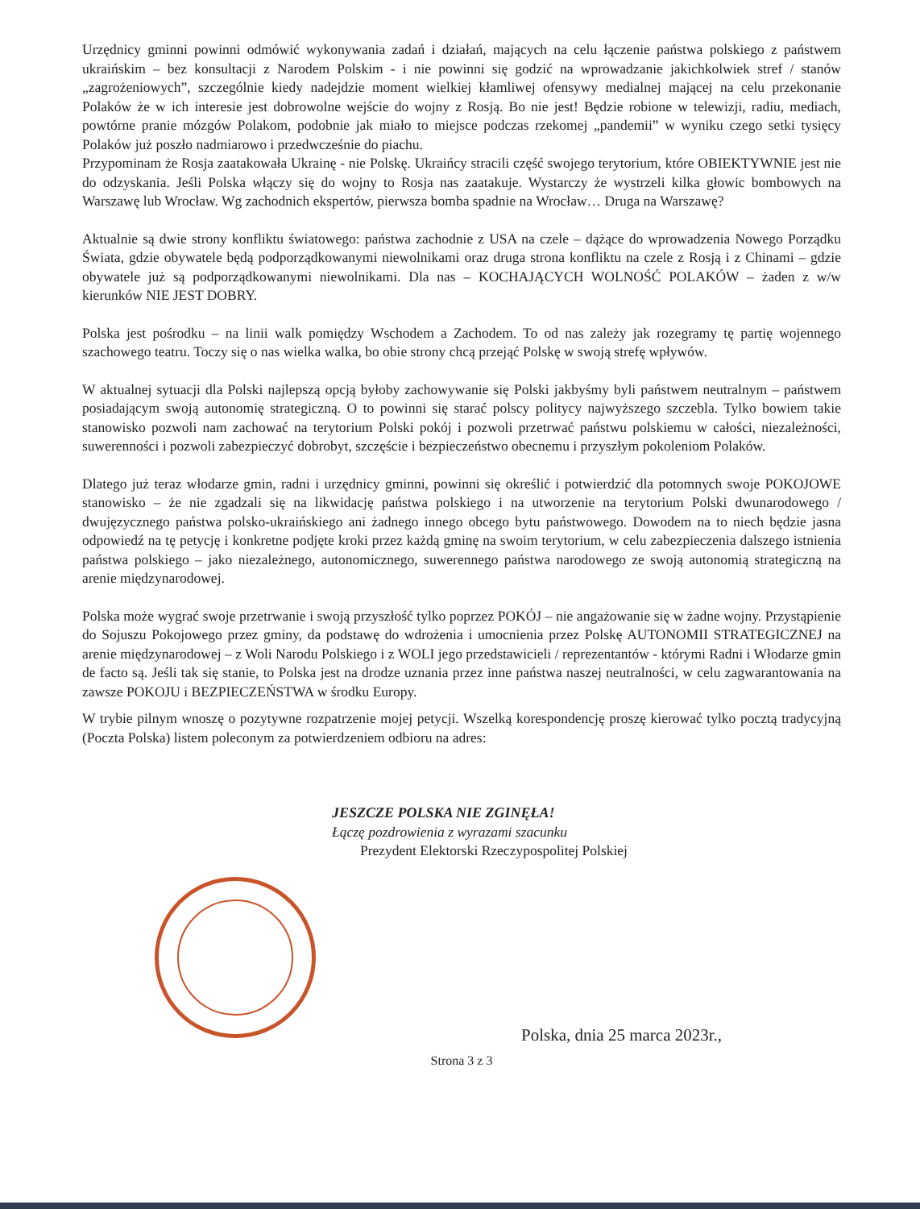Urzędnicy gminni powinni odmówić wykonywania zadań i działań, mających na celu łączenie państwa polskiego z państwem ukraińskim – bez konsultacji z Narodem Polskim - i nie powinni się godzić na wprowadzanie jakichkolwiek stref / stanów „zagrożeniowych”, szczególnie kiedy nadejdzie moment wielkiej kłamliwej ofensywy medialnej mającej na celu przekonanie Polaków że w ich interesie jest dobrowolne wejście do wojny z Rosją. Bo nie jest! Będzie robione w telewizji, radiu, mediach, powtórne pranie mózgów Polakom, podobnie jak miało to miejsce podczas rzekomej „pandemii” w wyniku czego setki tysięcy Polaków już poszło nadmiarowo i przedwcześnie do piachu.
Przypominam że Rosja zaatakowała Ukrainę - nie Polskę. Ukraińcy stracili część swojego terytorium, które OBIEKTYWNIE jest nie do odzyskania. Jeśli Polska włączy się do wojny to Rosja nas zaatakuje. Wystarczy że wystrzeli kilka głowic bombowych na Warszawę lub Wrocław. Wg zachodnich ekspertów, pierwsza bomba spadnie na Wrocław… Druga na Warszawę?
Aktualnie są dwie strony konfliktu światowego: państwa zachodnie z USA na czele – dążące do wprowadzenia Nowego Porządku Świata, gdzie obywatele będą podporządkowanymi niewolnikami oraz druga strona konfliktu na czele z Rosją i z Chinami – gdzie obywatele już są podporządkowanymi niewolnikami. Dla nas – KOCHAJĄCYCH WOLNOŚĆ POLAKÓW – żaden z w/w kierunków NIE JEST DOBRY.
Polska jest pośrodku – na linii walk pomiędzy Wschodem a Zachodem. To od nas zależy jak rozegramy tę partię wojennego szachowego teatru. Toczy się o nas wielka walka, bo obie strony chcą przejąć Polskę w swoją strefę wpływów.
W aktualnej sytuacji dla Polski najlepszą opcją byłoby zachowywanie się Polski jakbyśmy byli państwem neutralnym – państwem posiadającym swoją autonomię strategiczną. O to powinni się starać polscy politycy najwyższego szczebla. Tylko bowiem takie stanowisko pozwoli nam zachować na terytorium Polski pokój i pozwoli przetrwać państwu polskiemu w całości, niezależności, suwerenności i pozwoli zabezpieczyć dobrobyt, szczęście i bezpieczeństwo obecnemu i przyszłym pokoleniom Polaków.
Dlatego już teraz włodarze gmin, radni i urzędnicy gminni, powinni się określić i potwierdzić dla potomnych swoje POKOJOWE stanowisko – że nie zgadzali się na likwidację państwa polskiego i na utworzenie na terytorium Polski dwunarodowego / dwujęzycznego państwa polsko-ukraińskiego ani żadnego innego obcego bytu państwowego. Dowodem na to niech będzie jasna odpowiedź na tę petycję i konkretne podjęte kroki przez każdą gminę na swoim terytorium, w celu zabezpieczenia dalszego istnienia państwa polskiego – jako niezależnego, autonomicznego, suwerennego państwa narodowego ze swoją autonomią strategiczną na arenie międzynarodowej.
Polska może wygrać swoje przetrwanie i swoją przyszłość tylko poprzez POKÓJ – nie angażowanie się w żadne wojny. Przystąpienie do Sojuszu Pokojowego przez gminy, da podstawę do wdrożenia i umocnienia przez Polskę AUTONOMII STRATEGICZNEJ na arenie międzynarodowej – z Woli Narodu Polskiego i z WOLI jego przedstawicieli / reprezentantów - którymi Radni i Włodarze gmin de facto są. Jeśli tak się stanie, to Polska jest na drodze uznania przez inne państwa naszej neutralności, w celu zagwarantowania na zawsze POKOJU i BEZPIECZEŃSTWA w środku Europy.
W trybie pilnym wnoszę o pozytywne rozpatrzenie mojej petycji. Wszelką korespondencję proszę kierować tylko pocztą tradycyjną (Poczta Polska) listem poleconym za potwierdzeniem odbioru na adres:
JESZCZE POLSKA NIE ZGINĘŁA!
Łączę pozdrowienia z wyrazami szacunku
Prezydent Elektorski Rzeczypospolitej Polskiej
Polska, dnia 25 marca 2023r.,
Strona 3 z 3